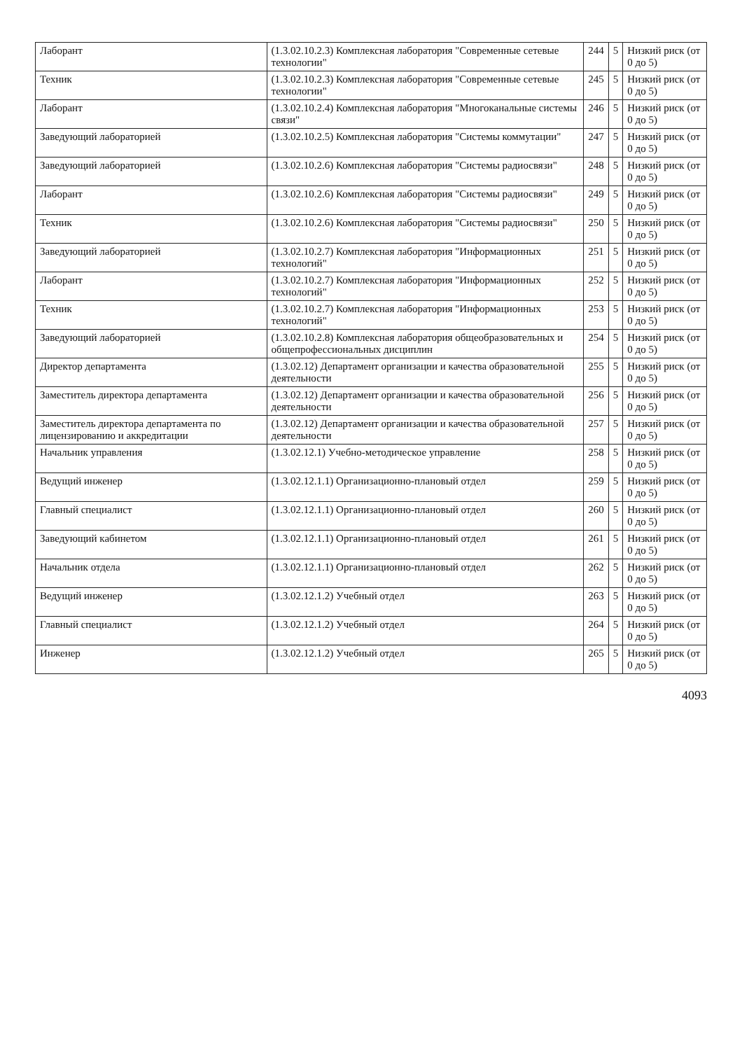| Лаборант | (1.3.02.10.2.3) Комплексная лаборатория "Современные сетевые технологии" | 244 | 5 | Низкий риск (от 0 до 5) |
| Техник | (1.3.02.10.2.3) Комплексная лаборатория "Современные сетевые технологии" | 245 | 5 | Низкий риск (от 0 до 5) |
| Лаборант | (1.3.02.10.2.4) Комплексная лаборатория "Многоканальные системы связи" | 246 | 5 | Низкий риск (от 0 до 5) |
| Заведующий лабораторией | (1.3.02.10.2.5) Комплексная лаборатория "Системы коммутации" | 247 | 5 | Низкий риск (от 0 до 5) |
| Заведующий лабораторией | (1.3.02.10.2.6) Комплексная лаборатория "Системы радиосвязи" | 248 | 5 | Низкий риск (от 0 до 5) |
| Лаборант | (1.3.02.10.2.6) Комплексная лаборатория "Системы радиосвязи" | 249 | 5 | Низкий риск (от 0 до 5) |
| Техник | (1.3.02.10.2.6) Комплексная лаборатория "Системы радиосвязи" | 250 | 5 | Низкий риск (от 0 до 5) |
| Заведующий лабораторией | (1.3.02.10.2.7) Комплексная лаборатория "Информационных технологий" | 251 | 5 | Низкий риск (от 0 до 5) |
| Лаборант | (1.3.02.10.2.7) Комплексная лаборатория "Информационных технологий" | 252 | 5 | Низкий риск (от 0 до 5) |
| Техник | (1.3.02.10.2.7) Комплексная лаборатория "Информационных технологий" | 253 | 5 | Низкий риск (от 0 до 5) |
| Заведующий лабораторией | (1.3.02.10.2.8) Комплексная лаборатория общеобразовательных и общепрофессиональных дисциплин | 254 | 5 | Низкий риск (от 0 до 5) |
| Директор департамента | (1.3.02.12) Департамент организации и качества образовательной деятельности | 255 | 5 | Низкий риск (от 0 до 5) |
| Заместитель директора департамента | (1.3.02.12) Департамент организации и качества образовательной деятельности | 256 | 5 | Низкий риск (от 0 до 5) |
| Заместитель директора департамента по лицензированию и аккредитации | (1.3.02.12) Департамент организации и качества образовательной деятельности | 257 | 5 | Низкий риск (от 0 до 5) |
| Начальник управления | (1.3.02.12.1) Учебно-методическое управление | 258 | 5 | Низкий риск (от 0 до 5) |
| Ведущий инженер | (1.3.02.12.1.1) Организационно-плановый отдел | 259 | 5 | Низкий риск (от 0 до 5) |
| Главный специалист | (1.3.02.12.1.1) Организационно-плановый отдел | 260 | 5 | Низкий риск (от 0 до 5) |
| Заведующий кабинетом | (1.3.02.12.1.1) Организационно-плановый отдел | 261 | 5 | Низкий риск (от 0 до 5) |
| Начальник отдела | (1.3.02.12.1.1) Организационно-плановый отдел | 262 | 5 | Низкий риск (от 0 до 5) |
| Ведущий инженер | (1.3.02.12.1.2) Учебный отдел | 263 | 5 | Низкий риск (от 0 до 5) |
| Главный специалист | (1.3.02.12.1.2) Учебный отдел | 264 | 5 | Низкий риск (от 0 до 5) |
| Инженер | (1.3.02.12.1.2) Учебный отдел | 265 | 5 | Низкий риск (от 0 до 5) |
4093